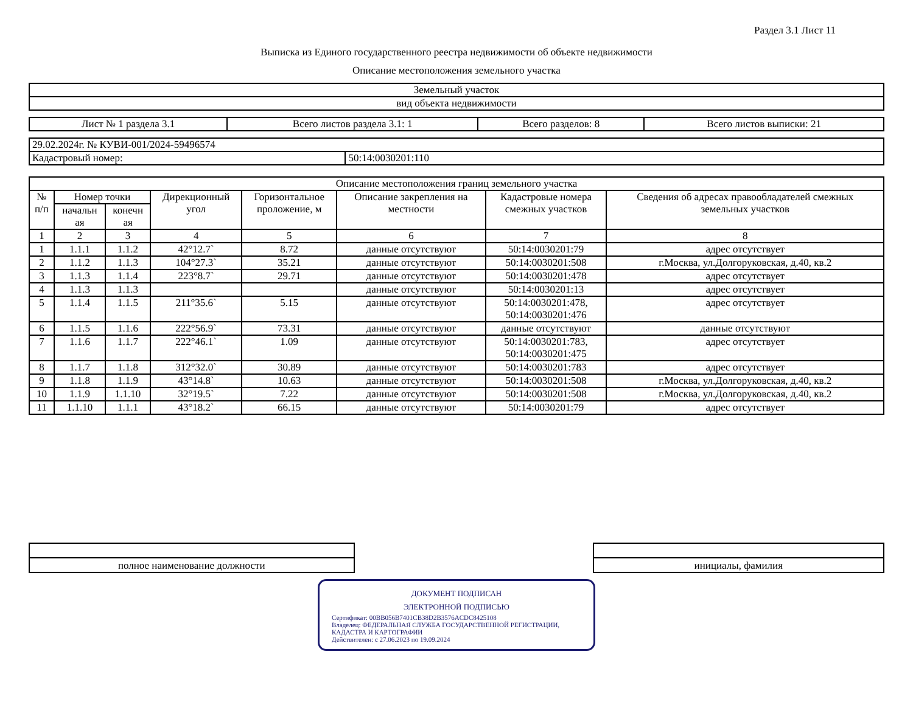Раздел 3.1 Лист 11
Выписка из Единого государственного реестра недвижимости об объекте недвижимости
Описание местоположения земельного участка
| Земельный участок |
| вид объекта недвижимости |
| Лист № 1 раздела 3.1 | Всего листов раздела 3.1: 1 | Всего разделов: 8 | Всего листов выписки: 21 |
| 29.02.2024г. № КУВИ-001/2024-59496574 | |
| Кадастровый номер: | 50:14:0030201:110 |
| Описание местоположения границ земельного участка | | | | | | | |
| --- | --- | --- | --- | --- | --- | --- | --- |
| № п/п | Номер точки | | Дирекционный угол | Горизонтальное проложение, м | Описание закрепления на местности | Кадастровые номера смежных участков | Сведения об адресах правообладателей смежных земельных участков |
| | начальн ая | конечн ая | | | | | |
| 1 | 2 | 3 | 4 | 5 | 6 | 7 | 8 |
| 1 | 1.1.1 | 1.1.2 | 42°12.7` | 8.72 | данные отсутствуют | 50:14:0030201:79 | адрес отсутствует |
| 2 | 1.1.2 | 1.1.3 | 104°27.3` | 35.21 | данные отсутствуют | 50:14:0030201:508 | г.Москва, ул.Долгоруковская, д.40, кв.2 |
| 3 | 1.1.3 | 1.1.4 | 223°8.7` | 29.71 | данные отсутствуют | 50:14:0030201:478 | адрес отсутствует |
| 4 | 1.1.3 | 1.1.3 | | | данные отсутствуют | 50:14:0030201:13 | адрес отсутствует |
| 5 | 1.1.4 | 1.1.5 | 211°35.6` | 5.15 | данные отсутствуют | 50:14:0030201:478, 50:14:0030201:476 | адрес отсутствует |
| 6 | 1.1.5 | 1.1.6 | 222°56.9` | 73.31 | данные отсутствуют | данные отсутствуют | данные отсутствуют |
| 7 | 1.1.6 | 1.1.7 | 222°46.1` | 1.09 | данные отсутствуют | 50:14:0030201:783, 50:14:0030201:475 | адрес отсутствует |
| 8 | 1.1.7 | 1.1.8 | 312°32.0` | 30.89 | данные отсутствуют | 50:14:0030201:783 | адрес отсутствует |
| 9 | 1.1.8 | 1.1.9 | 43°14.8` | 10.63 | данные отсутствуют | 50:14:0030201:508 | г.Москва, ул.Долгоруковская, д.40, кв.2 |
| 10 | 1.1.9 | 1.1.10 | 32°19.5` | 7.22 | данные отсутствуют | 50:14:0030201:508 | г.Москва, ул.Долгоруковская, д.40, кв.2 |
| 11 | 1.1.10 | 1.1.1 | 43°18.2` | 66.15 | данные отсутствуют | 50:14:0030201:79 | адрес отсутствует |
| полное наименование должности | | инициалы, фамилия |
ДОКУМЕНТ ПОДПИСАН
ЭЛЕКТРОННОЙ ПОДПИСЬЮ
Сертификат: 00BB056B7401CB38D2B3576ACDC8425108
Владелец: ФЕДЕРАЛЬНАЯ СЛУЖБА ГОСУДАРСТВЕННОЙ РЕГИСТРАЦИИ, КАДАСТРА И КАРТОГРАФИИ
Действителен: с 27.06.2023 по 19.09.2024